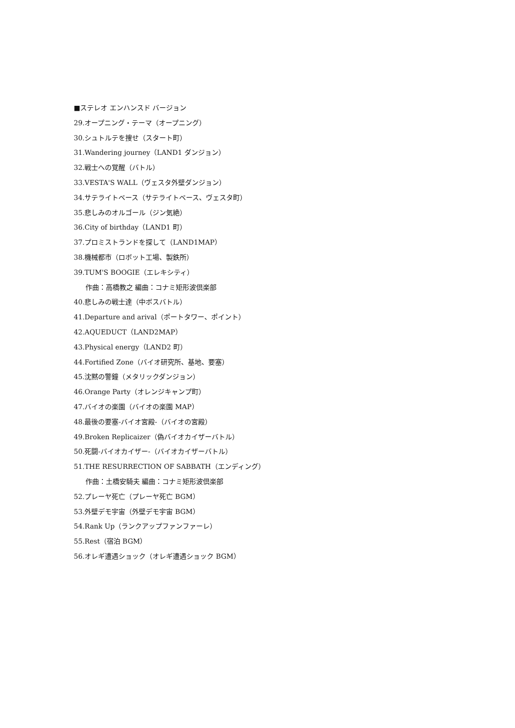■ステレオ エンハンスド バージョン
29.オープニング・テーマ（オープニング）
30.シュトルテを捜せ（スタート町）
31.Wandering journey（LAND1 ダンジョン）
32.戦士への覚醒（バトル）
33.VESTA'S WALL（ヴェスタ外壁ダンジョン）
34.サテライトベース（サテライトベース、ヴェスタ町）
35.悲しみのオルゴール（ジン気絶）
36.City of birthday（LAND1 町）
37.プロミストランドを探して（LAND1MAP）
38.機械都市（ロボット工場、製鉄所）
39.TUM'S BOOGIE（エレキシティ）
作曲：高橋教之 編曲：コナミ矩形波倶楽部
40.悲しみの戦士達（中ボスバトル）
41.Departure and arival（ポートタワー、ポイント）
42.AQUEDUCT（LAND2MAP）
43.Physical energy（LAND2 町）
44.Fortified Zone（バイオ研究所、基地、要塞）
45.沈黙の警鐘（メタリックダンジョン）
46.Orange Party（オレンジキャンプ町）
47.バイオの楽園（バイオの楽園 MAP）
48.最後の要塞-バイオ宮殿-（バイオの宮殿）
49.Broken Replicaizer（偽バイオカイザーバトル）
50.死闘-バイオカイザー-（バイオカイザーバトル）
51.THE RESURRECTION OF SABBATH（エンディング）
作曲：土橋安騎夫 編曲：コナミ矩形波倶楽部
52.プレーヤ死亡（プレーヤ死亡 BGM）
53.外壁デモ宇宙（外壁デモ宇宙 BGM）
54.Rank Up（ランクアップファンファーレ）
55.Rest（宿泊 BGM）
56.オレギ遭遇ショック（オレギ遭遇ショック BGM）